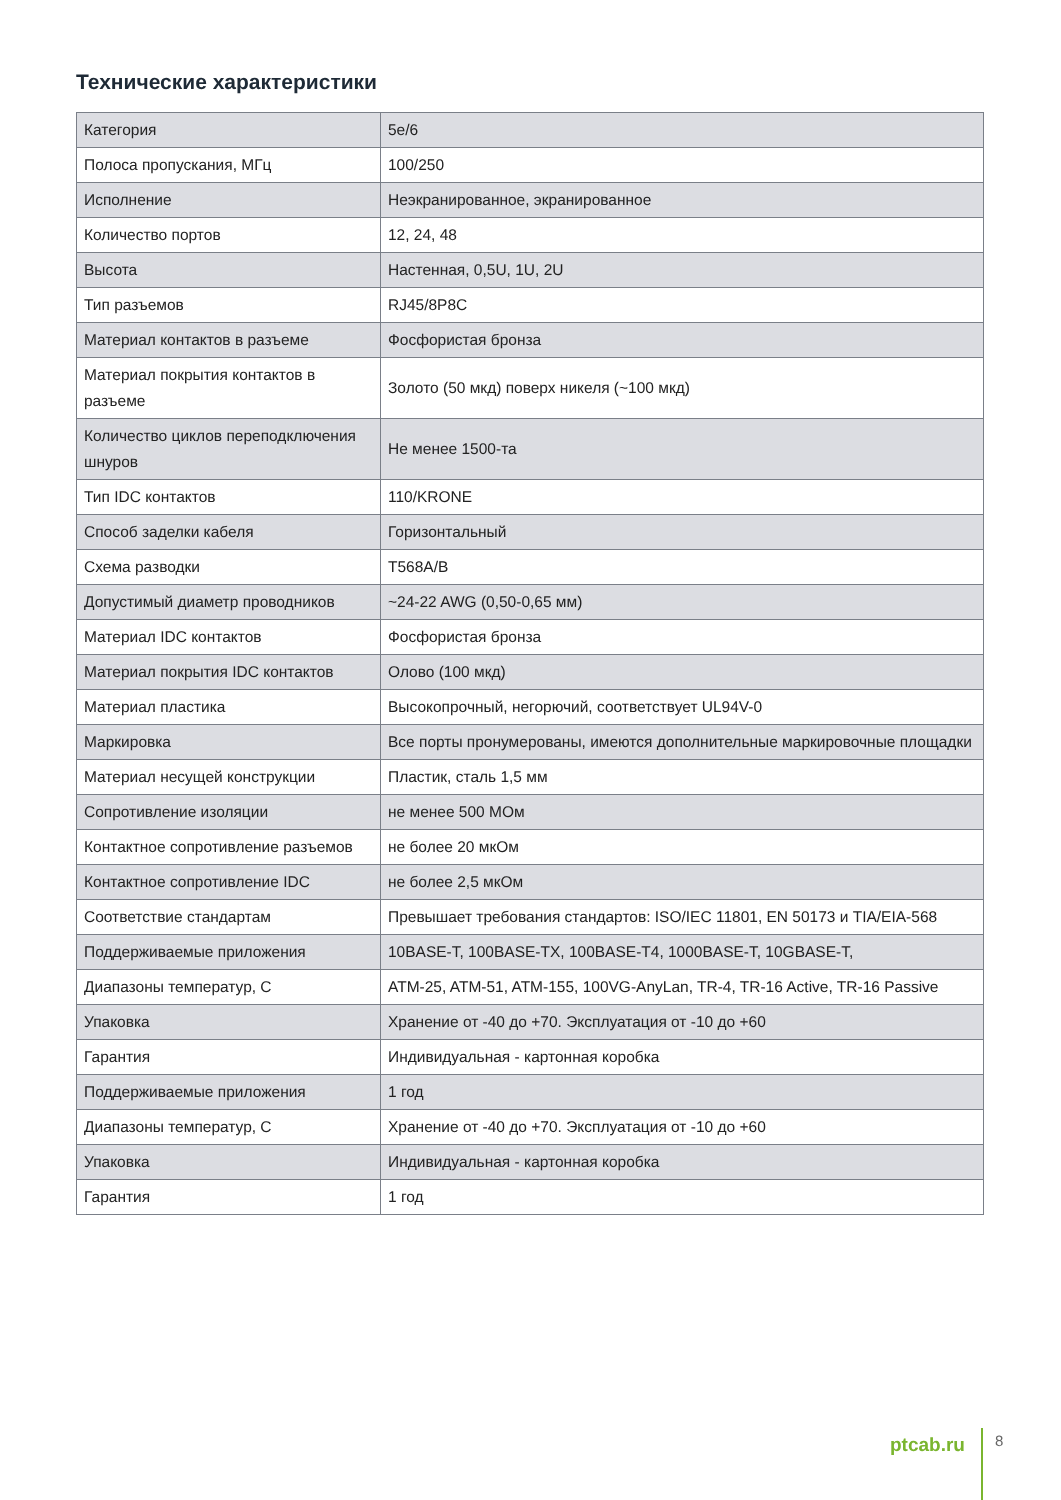Технические характеристики
| Категория | 5e/6 |
| Полоса пропускания, МГц | 100/250 |
| Исполнение | Неэкранированное, экранированное |
| Количество портов | 12, 24, 48 |
| Высота | Настенная, 0,5U, 1U, 2U |
| Тип разъемов | RJ45/8P8C |
| Материал контактов в разъеме | Фосфористая бронза |
| Материал покрытия контактов в разъеме | Золото (50 мкд) поверх никеля (~100 мкд) |
| Количество циклов переподключения шнуров | Не менее 1500-та |
| Тип IDC контактов | 110/KRONE |
| Способ заделки кабеля | Горизонтальный |
| Схема разводки | T568A/B |
| Допустимый диаметр проводников | ~24-22 AWG (0,50-0,65 мм) |
| Материал IDC контактов | Фосфористая бронза |
| Материал покрытия IDC контактов | Олово (100 мкд) |
| Материал пластика | Высокопрочный, негорючий, соответствует UL94V-0 |
| Маркировка | Все порты пронумерованы, имеются дополнительные маркировочные площадки |
| Материал несущей конструкции | Пластик, сталь 1,5 мм |
| Сопротивление изоляции | не менее 500 МОм |
| Контактное сопротивление разъемов | не более 20 мкОм |
| Контактное сопротивление IDC | не более 2,5 мкОм |
| Соответствие стандартам | Превышает требования стандартов: ISO/IEC 11801, EN 50173 и TIA/EIA-568 |
| Поддерживаемые приложения | 10BASE-T, 100BASE-TX, 100BASE-T4, 1000BASE-T, 10GBASE-T, |
| Диапазоны температур, С | ATM-25, ATM-51, ATM-155, 100VG-AnyLan, TR-4, TR-16 Active, TR-16 Passive |
| Упаковка | Хранение от -40 до +70. Эксплуатация от -10 до +60 |
| Гарантия | Индивидуальная - картонная коробка |
| Поддерживаемые приложения | 1 год |
| Диапазоны температур, С | Хранение от -40 до +70. Эксплуатация от -10 до +60 |
| Упаковка | Индивидуальная - картонная коробка |
| Гарантия | 1 год |
ptcab.ru
8